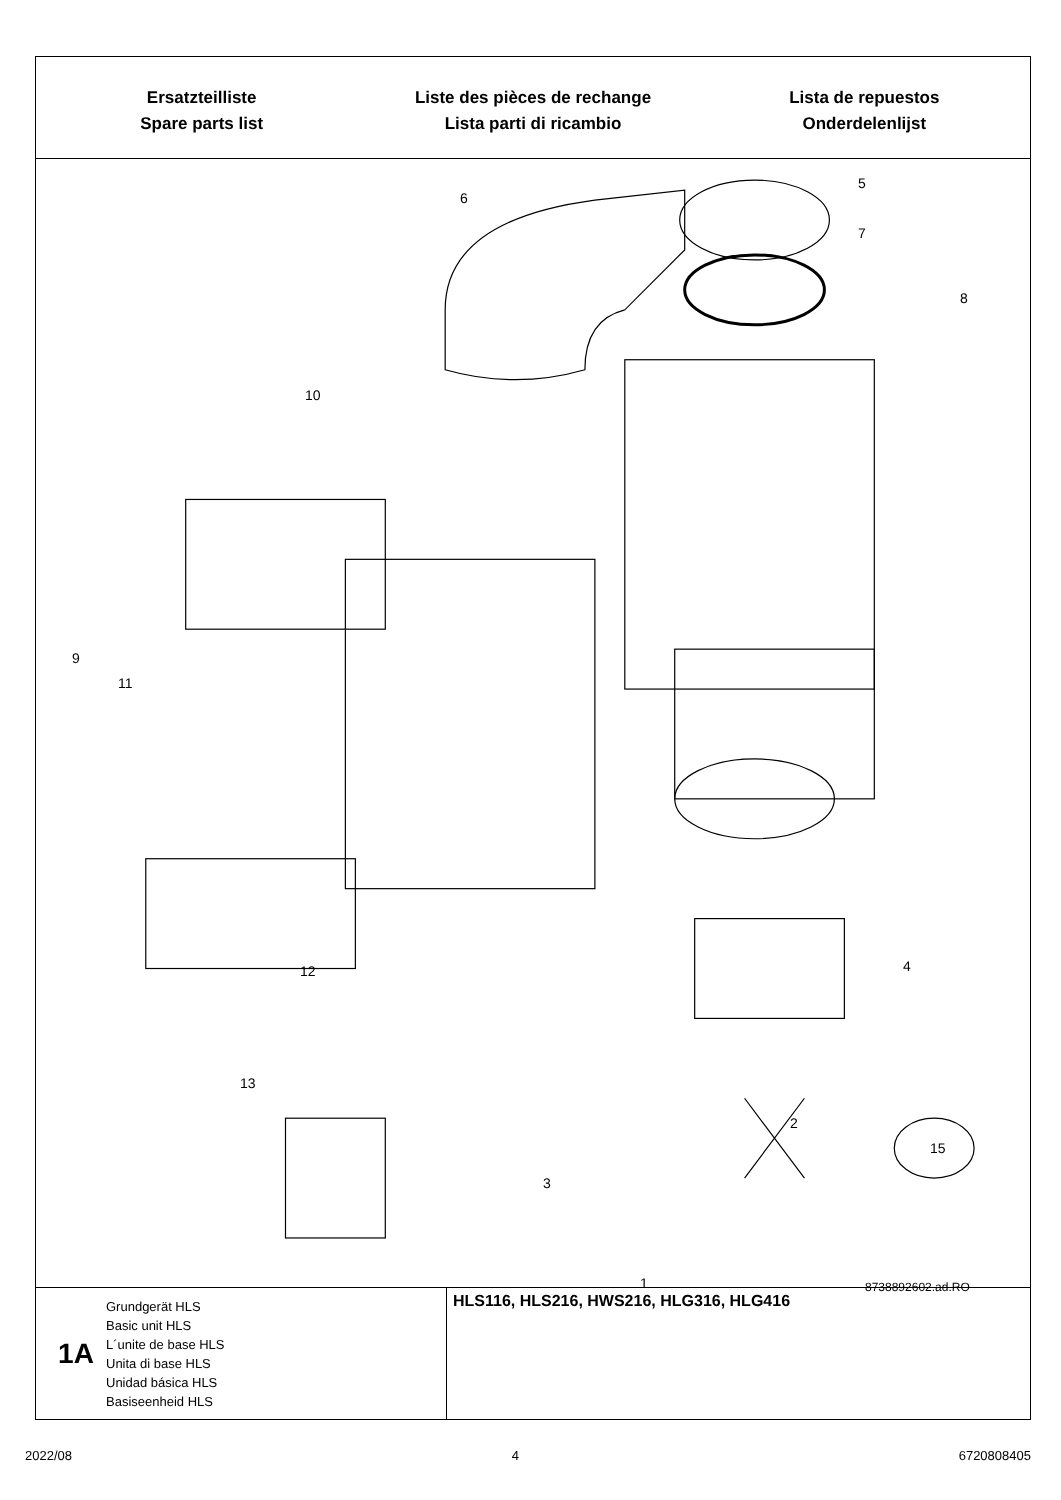Ersatzteilliste
Spare parts list
Liste des pièces de rechange
Lista parti di ricambio
Lista de repuestos
Onderdelenlijst
1A
Grundgerät HLS
Basic unit HLS
L´unite de base HLS
Unita di base HLS
Unidad básica HLS
Basiseenheid HLS
HLS116, HLS216, HWS216, HLG316, HLG416
6
5
7
8
10
9
11
12
13
4
2
3
15
1 8738892602.ad.RO
2022/08 4 6720808405